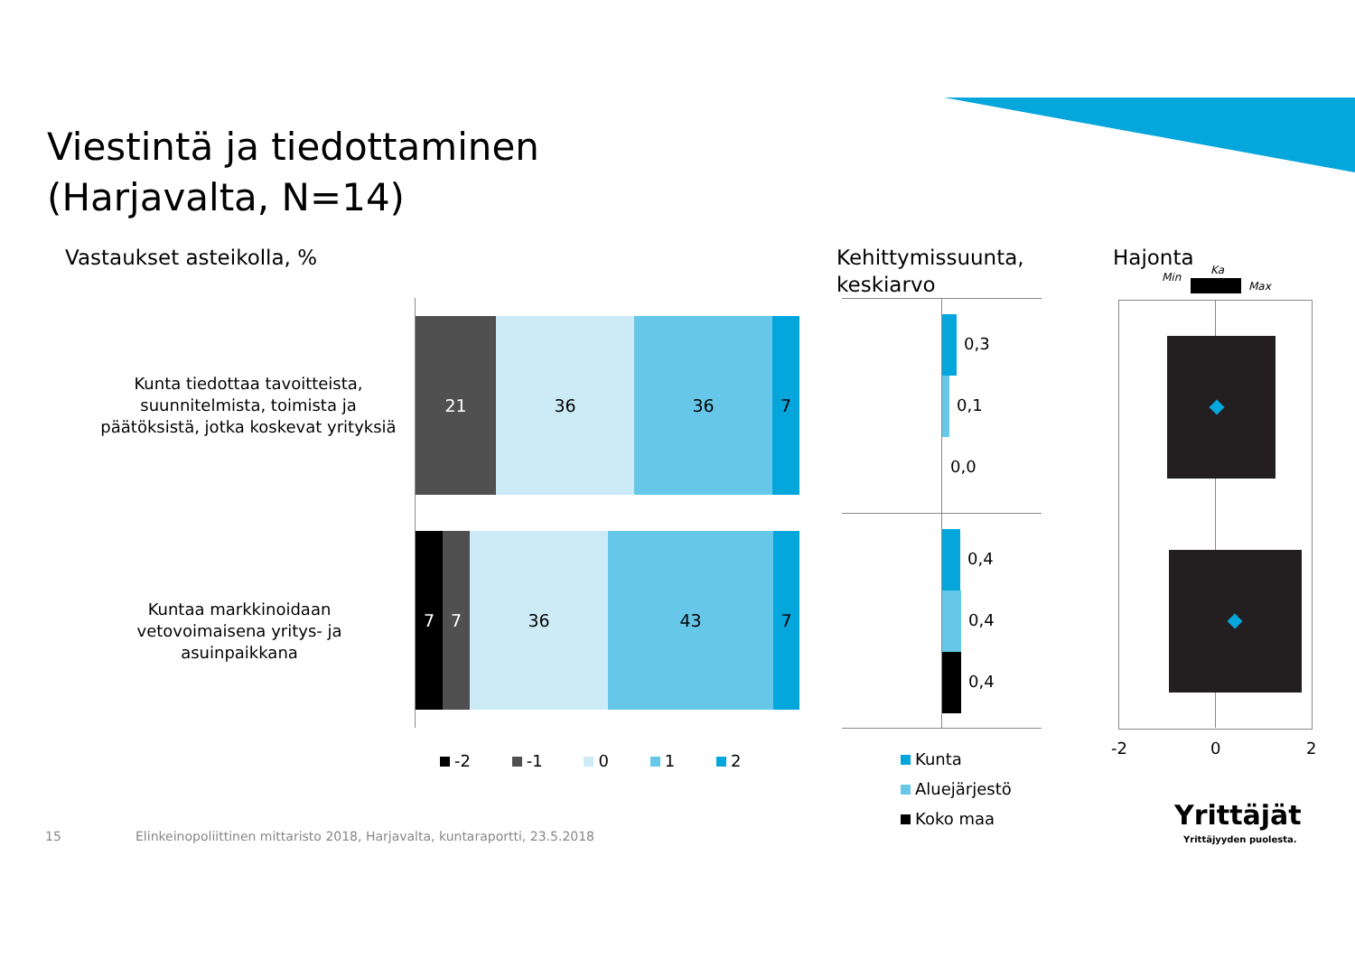Viestintä ja tiedottaminen
(Harjavalta, N=14)
Vastaukset asteikolla, %
Kehittymissuunta,
keskiarvo
Hajonta
Kunta tiedottaa tavoitteista, suunnitelmista, toimista ja päätöksistä, jotka koskevat yrityksiä
Kuntaa markkinoidaan vetovoimaisena yritys- ja asuinpaikkana
21 36 36 7
7 7 36 43 7
-2 -1 0 1 2
0,3
0,1
0,0
0,4
0,4
0,4
Kunta
Aluejärjestö
Koko maa
Min
Ka
Max
-2 0 2
Yrittäjät
Yrittäjyyden puolesta.
15
Elinkeinopoliittinen mittaristo 2018, Harjavalta, kuntaraportti, 23.5.2018